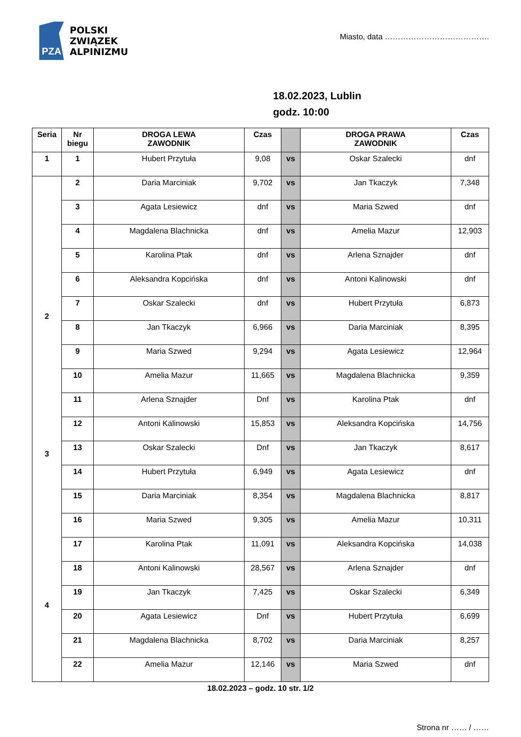PZA
POLSKI
ZWIĄZEK
ALPINIZMU
Miasto, data ………………………………….
18.02.2023, Lublin
godz. 10:00
| Seria | Nr biegu | DROGA LEWA ZAWODNIK | Czas | | DROGA PRAWA ZAWODNIK | Czas |
| --- | --- | --- | --- | --- | --- | --- |
| 1 | 1 | Hubert Przytuła | 9,08 | vs | Oskar Szalecki | dnf |
| | 2 | Daria Marciniak | 9,702 | vs | Jan Tkaczyk | 7,348 |
| | 3 | Agata Lesiewicz | dnf | vs | Maria Szwed | dnf |
| | 4 | Magdalena Blachnicka | dnf | vs | Amelia Mazur | 12,903 |
| | 5 | Karolina Ptak | dnf | vs | Arlena Sznajder | dnf |
| | 6 | Aleksandra Kopcińska | dnf | vs | Antoni Kalinowski | dnf |
| 2 | 7 | Oskar Szalecki | dnf | vs | Hubert Przytuła | 6,873 |
| | 8 | Jan Tkaczyk | 6,966 | vs | Daria Marciniak | 8,395 |
| | 9 | Maria Szwed | 9,294 | vs | Agata Lesiewicz | 12,964 |
| | 10 | Amelia Mazur | 11,665 | vs | Magdalena Blachnicka | 9,359 |
| | 11 | Arlena Sznajder | Dnf | vs | Karolina Ptak | dnf |
| | 12 | Antoni Kalinowski | 15,853 | vs | Aleksandra Kopcińska | 14,756 |
| 3 | 13 | Oskar Szalecki | Dnf | vs | Jan Tkaczyk | 8,617 |
| | 14 | Hubert Przytuła | 6,949 | vs | Agata Lesiewicz | dnf |
| | 15 | Daria Marciniak | 8,354 | vs | Magdalena Blachnicka | 8,817 |
| | 16 | Maria Szwed | 9,305 | vs | Amelia Mazur | 10,311 |
| | 17 | Karolina Ptak | 11,091 | vs | Aleksandra Kopcińska | 14,038 |
| | 18 | Antoni Kalinowski | 28,567 | vs | Arlena Sznajder | dnf |
| 4 | 19 | Jan Tkaczyk | 7,425 | vs | Oskar Szalecki | 6,349 |
| | 20 | Agata Lesiewicz | Dnf | vs | Hubert Przytuła | 6,699 |
| | 21 | Magdalena Blachnicka | 8,702 | vs | Daria Marciniak | 8,257 |
| | 22 | Amelia Mazur | 12,146 | vs | Maria Szwed | dnf |
18.02.2023 – godz. 10 str. 1/2
Strona nr …… / ……